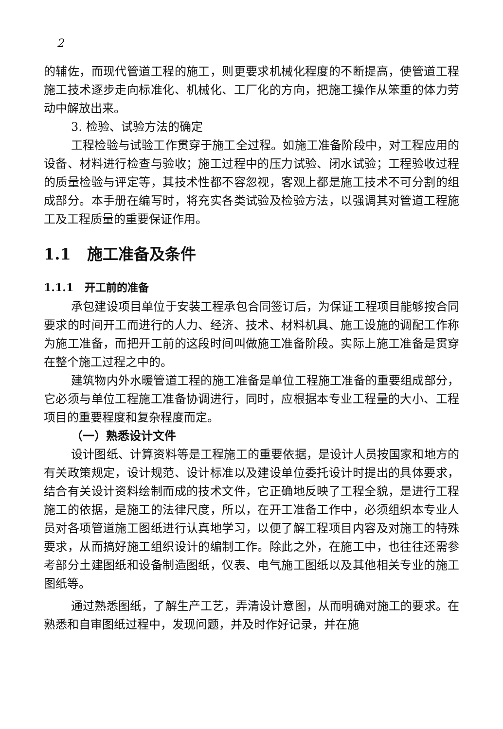2
的辅佐，而现代管道工程的施工，则更要求机械化程度的不断提高，使管道工程施工技术逐步走向标准化、机械化、工厂化的方向，把施工操作从笨重的体力劳动中解放出来。
3. 检验、试验方法的确定
工程检验与试验工作贯穿于施工全过程。如施工准备阶段中，对工程应用的设备、材料进行检查与验收；施工过程中的压力试验、闭水试验；工程验收过程的质量检验与评定等，其技术性都不容忽视，客观上都是施工技术不可分割的组成部分。本手册在编写时，将充实各类试验及检验方法，以强调其对管道工程施工及工程质量的重要保证作用。
1.1 施工准备及条件
1.1.1 开工前的准备
承包建设项目单位于安装工程承包合同签订后，为保证工程项目能够按合同要求的时间开工而进行的人力、经济、技术、材料机具、施工设施的调配工作称为施工准备，而把开工前的这段时间叫做施工准备阶段。实际上施工准备是贯穿在整个施工过程之中的。
建筑物内外水暖管道工程的施工准备是单位工程施工准备的重要组成部分，它必须与单位工程施工准备协调进行，同时，应根据本专业工程量的大小、工程项目的重要程度和复杂程度而定。
（一）熟悉设计文件
设计图纸、计算资料等是工程施工的重要依据，是设计人员按国家和地方的有关政策规定，设计规范、设计标准以及建设单位委托设计时提出的具体要求，结合有关设计资料绘制而成的技术文件，它正确地反映了工程全貌，是进行工程施工的依据，是施工的法律尺度，所以，在开工准备工作中，必须组织本专业人员对各项管道施工图纸进行认真地学习，以便了解工程项目内容及对施工的特殊要求，从而搞好施工组织设计的编制工作。除此之外，在施工中，也往往还需参考部分土建图纸和设备制造图纸，仪表、电气施工图纸以及其他相关专业的施工图纸等。
通过熟悉图纸，了解生产工艺，弄清设计意图，从而明确对施工的要求。在熟悉和自审图纸过程中，发现问题，并及时作好记录，并在施